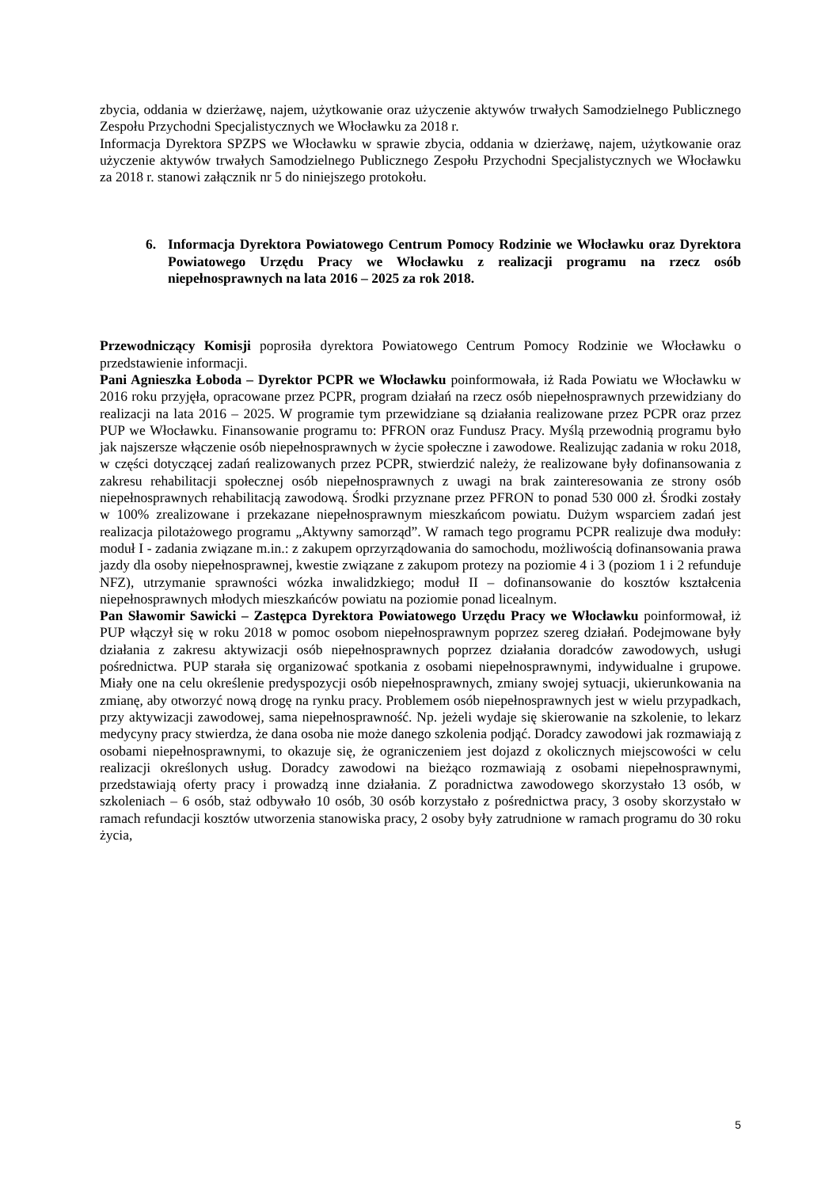zbycia, oddania w dzierżawę, najem, użytkowanie oraz użyczenie aktywów trwałych Samodzielnego Publicznego Zespołu Przychodni Specjalistycznych we Włocławku za 2018 r.
Informacja Dyrektora SPZPS we Włocławku w sprawie zbycia, oddania w dzierżawę, najem, użytkowanie oraz użyczenie aktywów trwałych Samodzielnego Publicznego Zespołu Przychodni Specjalistycznych we Włocławku za 2018 r. stanowi załącznik nr 5 do niniejszego protokołu.
6. Informacja Dyrektora Powiatowego Centrum Pomocy Rodzinie we Włocławku oraz Dyrektora Powiatowego Urzędu Pracy we Włocławku z realizacji programu na rzecz osób niepełnosprawnych na lata 2016 – 2025 za rok 2018.
Przewodniczący Komisji poprosiła dyrektora Powiatowego Centrum Pomocy Rodzinie we Włocławku o przedstawienie informacji.
Pani Agnieszka Łoboda – Dyrektor PCPR we Włocławku poinformowała, iż Rada Powiatu we Włocławku w 2016 roku przyjęła, opracowane przez PCPR, program działań na rzecz osób niepełnosprawnych przewidziany do realizacji na lata 2016 – 2025. W programie tym przewidziane są działania realizowane przez PCPR oraz przez PUP we Włocławku. Finansowanie programu to: PFRON oraz Fundusz Pracy. Myślą przewodnią programu było jak najszersze włączenie osób niepełnosprawnych w życie społeczne i zawodowe. Realizując zadania w roku 2018, w części dotyczącej zadań realizowanych przez PCPR, stwierdzić należy, że realizowane były dofinansowania z zakresu rehabilitacji społecznej osób niepełnosprawnych z uwagi na brak zainteresowania ze strony osób niepełnosprawnych rehabilitacją zawodową. Środki przyznane przez PFRON to ponad 530 000 zł. Środki zostały w 100% zrealizowane i przekazane niepełnosprawnym mieszkańcom powiatu. Dużym wsparciem zadań jest realizacja pilotażowego programu „Aktywny samorząd”. W ramach tego programu PCPR realizuje dwa moduły: moduł I - zadania związane m.in.: z zakupem oprzyrządowania do samochodu, możliwością dofinansowania prawa jazdy dla osoby niepełnosprawnej, kwestie związane z zakupom protezy na poziomie 4 i 3 (poziom 1 i 2 refunduje NFZ), utrzymanie sprawności wózka inwalidzkiego; moduł II – dofinansowanie do kosztów kształcenia niepełnosprawnych młodych mieszkańców powiatu na poziomie ponad licealnym.
Pan Sławomir Sawicki – Zastępca Dyrektora Powiatowego Urzędu Pracy we Włocławku poinformował, iż PUP włączył się w roku 2018 w pomoc osobom niepełnosprawnym poprzez szereg działań. Podejmowane były działania z zakresu aktywizacji osób niepełnosprawnych poprzez działania doradców zawodowych, usługi pośrednictwa. PUP starała się organizować spotkania z osobami niepełnosprawnymi, indywidualne i grupowe. Miały one na celu określenie predyspozycji osób niepełnosprawnych, zmiany swojej sytuacji, ukierunkowania na zmianę, aby otworzyć nową drogę na rynku pracy. Problemem osób niepełnosprawnych jest w wielu przypadkach, przy aktywizacji zawodowej, sama niepełnosprawność. Np. jeżeli wydaje się skierowanie na szkolenie, to lekarz medycyny pracy stwierdza, że dana osoba nie może danego szkolenia podjąć. Doradcy zawodowi jak rozmawiają z osobami niepełnosprawnymi, to okazuje się, że ograniczeniem jest dojazd z okolicznych miejscowości w celu realizacji określonych usług. Doradcy zawodowi na bieżąco rozmawiają z osobami niepełnosprawnymi, przedstawiają oferty pracy i prowadzą inne działania. Z poradnictwa zawodowego skorzystało 13 osób, w szkoleniach – 6 osób, staż odbywało 10 osób, 30 osób korzystało z pośrednictwa pracy, 3 osoby skorzystało w ramach refundacji kosztów utworzenia stanowiska pracy, 2 osoby były zatrudnione w ramach programu do 30 roku życia,
5